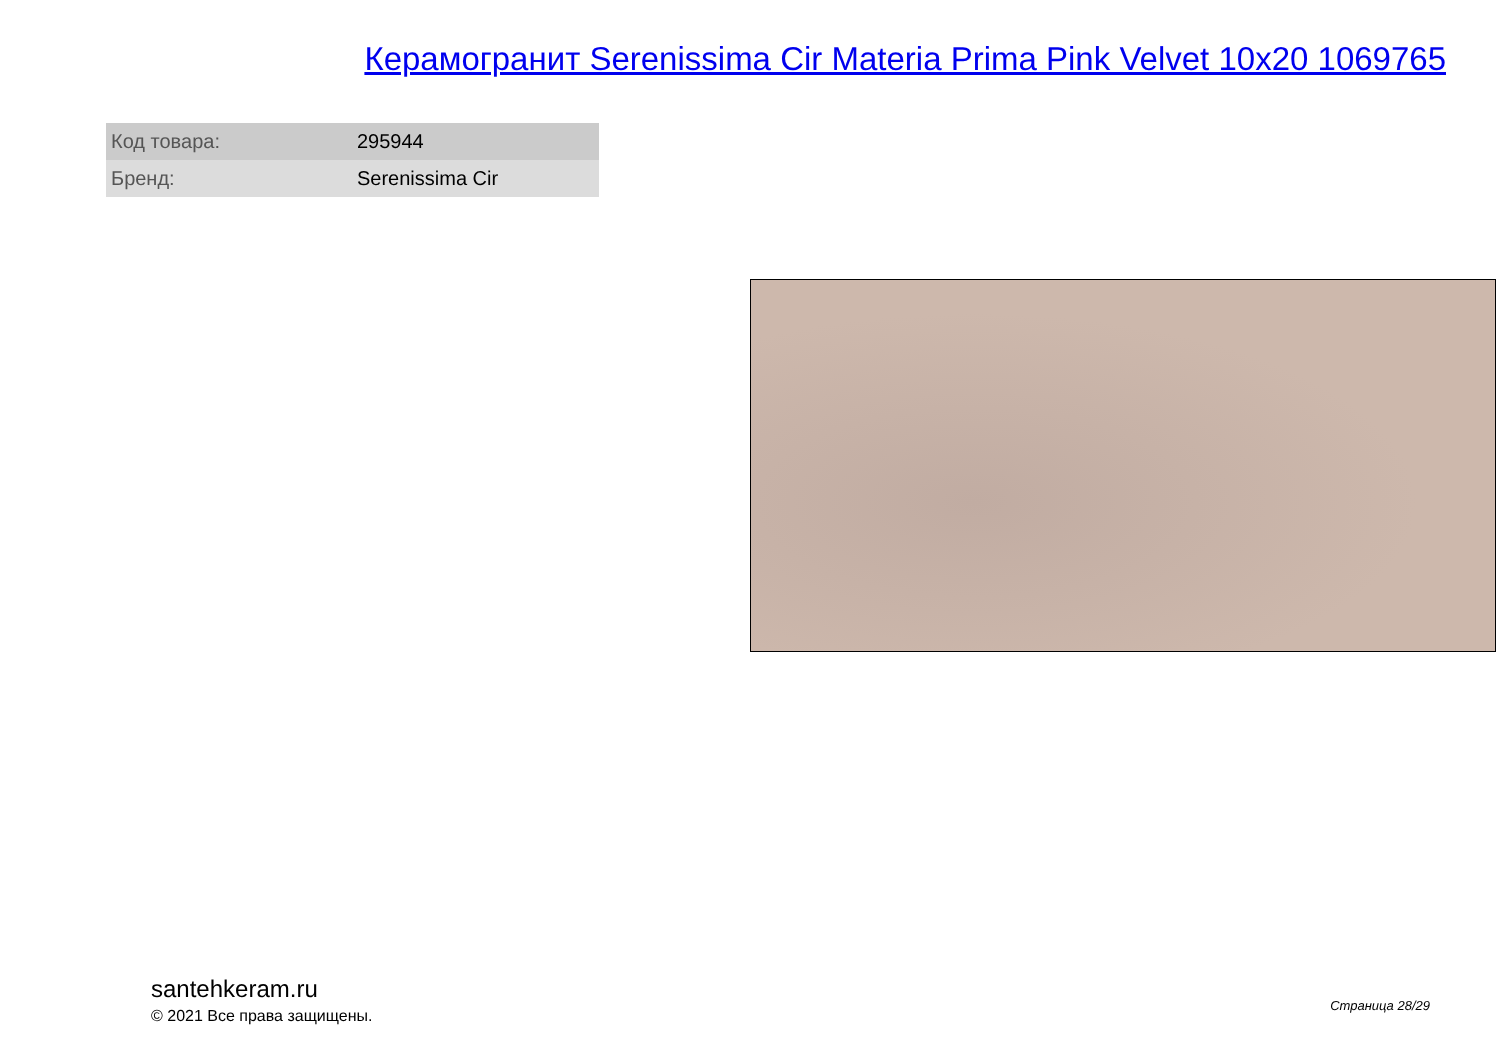Керамогранит Serenissima Cir Materia Prima Pink Velvet 10x20 1069765
| Код товара: | 295944 |
| Бренд: | Serenissima Cir |
santehkeram.ru
© 2021 Все права защищены.
Страница 28/29